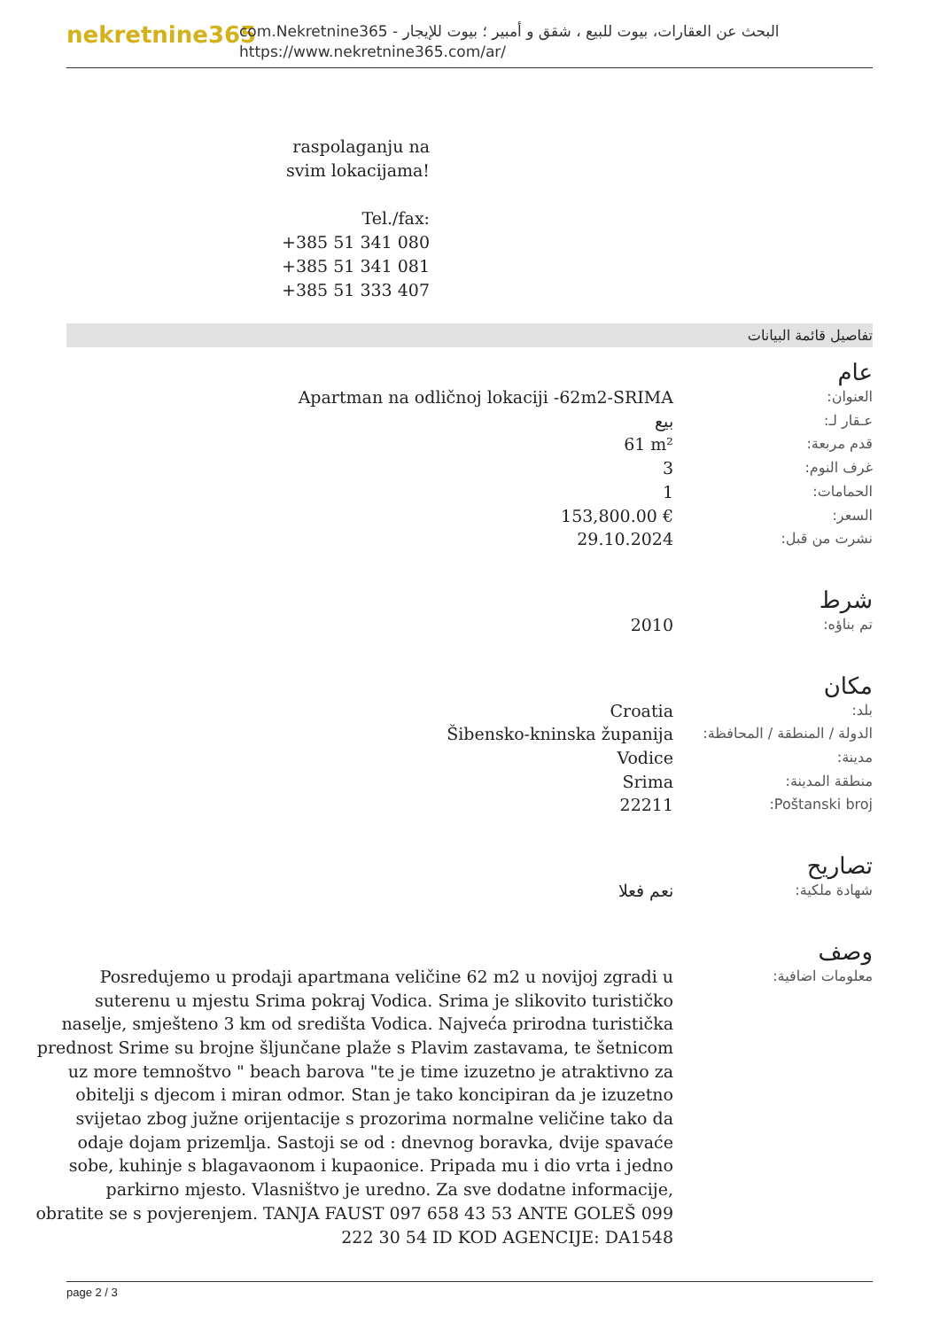nekretnine365
com.Nekretnine365 - البحث عن العقارات، بيوت للبيع ، شقق و أمبير ؛ بيوت للإيجار
https://www.nekretnine365.com/ar/
raspolaganju na svim lokacijama!
Tel./fax:
+385 51 341 080
+385 51 341 081
+385 51 333 407
تفاصيل قائمة البيانات
عام
| العنوان: | Apartman na odličnoj lokaciji -62m2-SRIMA |
| عـقار لـ: | بيع |
| قدم مربعة: | 61 m² |
| غرف النوم: | 3 |
| الحمامات: | 1 |
| السعر: | 153,800.00 € |
| نشرت من قبل: | 29.10.2024 |
شرط
| تم بناؤه: | 2010 |
مكان
| بلد: | Croatia |
| الدولة / المنطقة / المحافظة: | Šibensko-kninska županija |
| مدينة: | Vodice |
| منطقة المدينة: | Srima |
| Poštanski broj: | 22211 |
تصاريح
| شهادة ملكية: | نعم فعلا |
وصف
| معلومات اضافية: | Posredujemo u prodaji apartmana veličine 62 m2 u novijoj zgradi u suterenu u mjestu Srima pokraj Vodica. Srima je slikovito turističko naselje, smješteno 3 km od središta Vodica. Najveća prirodna turistička prednost Srime su brojne šljunčane plaže s Plavim zastavama, te šetnicom uz more temnoštvo " beach barova "te je time izuzetno je atraktivno za obitelji s djecom i miran odmor. Stan je tako koncipiran da je izuzetno svijetao zbog južne orijentacije s prozorima normalne veličine tako da odaje dojam prizemlja. Sastoji se od : dnevnog boravka, dvije spavaće sobe, kuhinje s blagavaonom i kupaonice. Pripada mu i dio vrta i jedno parkirno mjesto. Vlasništvo je uredno. Za sve dodatne informacije, obratite se s povjerenjem. TANJA FAUST 097 658 43 53 ANTE GOLEŠ 099 222 30 54 ID KOD AGENCIJE: DA1548 |
page 2 / 3